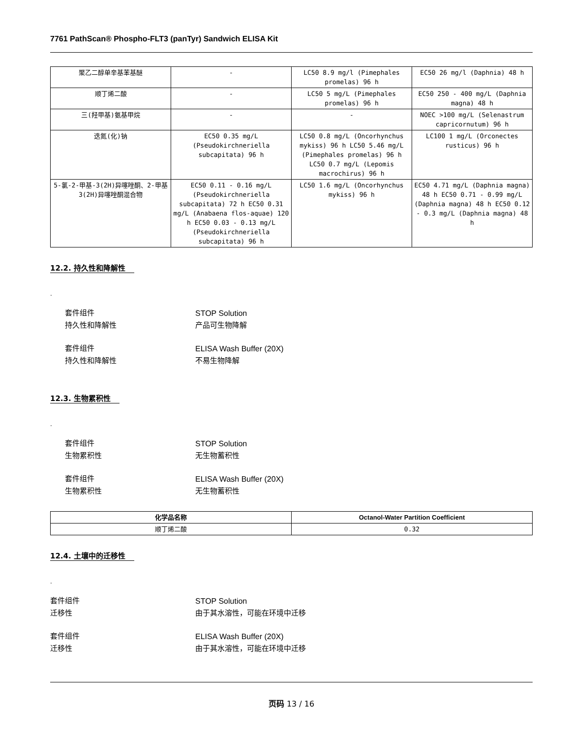7761 PathScan® Phospho-FLT3 (panTyr) Sandwich ELISA Kit
| 聚乙二醇单辛基苯基醚 | - | LC50 8.9 mg/l (Pimephales promelas) 96 h | EC50 26 mg/l (Daphnia) 48 h |
| 顺丁烯二酸 | - | LC50 5 mg/L (Pimephales promelas) 96 h | EC50 250 - 400 mg/L (Daphnia magna) 48 h |
| 三(羟甲基)氨基甲烷 | - | - | NOEC >100 mg/L (Selenastrum capricornutum) 96 h |
| 迭氮(化)钠 | EC50 0.35 mg/L (Pseudokirchneriella subcapitata) 96 h | LC50 0.8 mg/L (Oncorhynchus mykiss) 96 h LC50 5.46 mg/L (Pimephales promelas) 96 h LC50 0.7 mg/L (Lepomis macrochirus) 96 h | LC100 1 mg/L (Orconectes rusticus) 96 h |
| 5-氯-2-甲基-3(2H)异噻唑酮、2-甲基3(2H)异噻唑酮混合物 | EC50 0.11 - 0.16 mg/L (Pseudokirchneriella subcapitata) 72 h EC50 0.31 mg/L (Anabaena flos-aquae) 120 h EC50 0.03 - 0.13 mg/L (Pseudokirchneriella subcapitata) 96 h | LC50 1.6 mg/L (Oncorhynchus mykiss) 96 h | EC50 4.71 mg/L (Daphnia magna) 48 h EC50 0.71 - 0.99 mg/L (Daphnia magna) 48 h EC50 0.12 - 0.3 mg/L (Daphnia magna) 48 h |
12.2. 持久性和降解性
.
套件组件 STOP Solution
持久性和降解性 产品可生物降解
套件组件 ELISA Wash Buffer (20X)
持久性和降解性 不易生物降解
12.3. 生物累积性
.
套件组件 STOP Solution
生物累积性 无生物蓄积性
套件组件 ELISA Wash Buffer (20X)
生物累积性 无生物蓄积性
| 化学品名称 | Octanol-Water Partition Coefficient |
| --- | --- |
| 顺丁烯二酸 | 0.32 |
12.4. 土壤中的迁移性
.
套件组件 STOP Solution
迁移性 由于其水溶性，可能在环境中迁移
套件组件 ELISA Wash Buffer (20X)
迁移性 由于其水溶性，可能在环境中迁移
页码 13 / 16